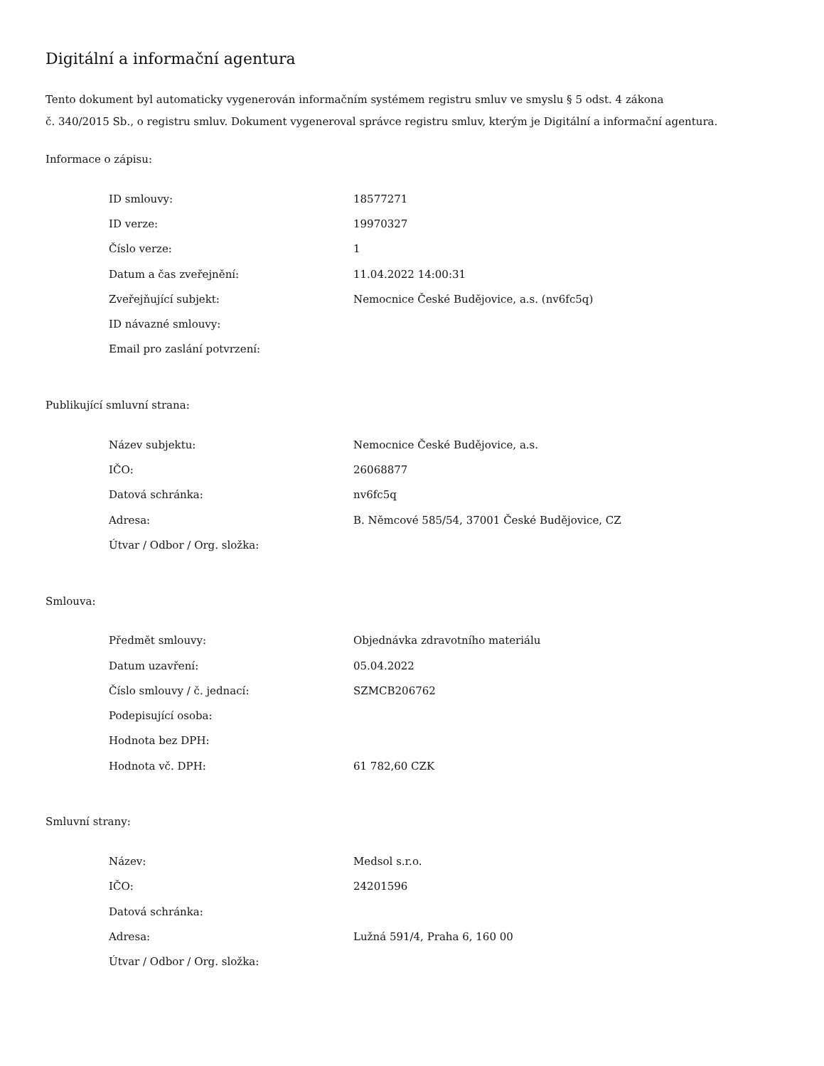Digitální a informační agentura
Tento dokument byl automaticky vygenerován informačním systémem registru smluv ve smyslu § 5 odst. 4 zákona
č. 340/2015 Sb., o registru smluv. Dokument vygeneroval správce registru smluv, kterým je Digitální a informační agentura.
Informace o zápisu:
| ID smlouvy: | 18577271 |
| ID verze: | 19970327 |
| Číslo verze: | 1 |
| Datum a čas zveřejnění: | 11.04.2022 14:00:31 |
| Zveřejňující subjekt: | Nemocnice České Budějovice, a.s. (nv6fc5q) |
| ID návazné smlouvy: | |
| Email pro zaslání potvrzení: | |
Publikující smluvní strana:
| Název subjektu: | Nemocnice České Budějovice, a.s. |
| IČO: | 26068877 |
| Datová schránka: | nv6fc5q |
| Adresa: | B. Němcové 585/54, 37001 České Budějovice, CZ |
| Útvar / Odbor / Org. složka: | |
Smlouva:
| Předmět smlouvy: | Objednávka zdravotního materiálu |
| Datum uzavření: | 05.04.2022 |
| Číslo smlouvy / č. jednací: | SZMCB206762 |
| Podepisující osoba: | |
| Hodnota bez DPH: | |
| Hodnota vč. DPH: | 61 782,60 CZK |
Smluvní strany:
| Název: | Medsol s.r.o. |
| IČO: | 24201596 |
| Datová schránka: | |
| Adresa: | Lužná 591/4, Praha 6, 160 00 |
| Útvar / Odbor / Org. složka: | |